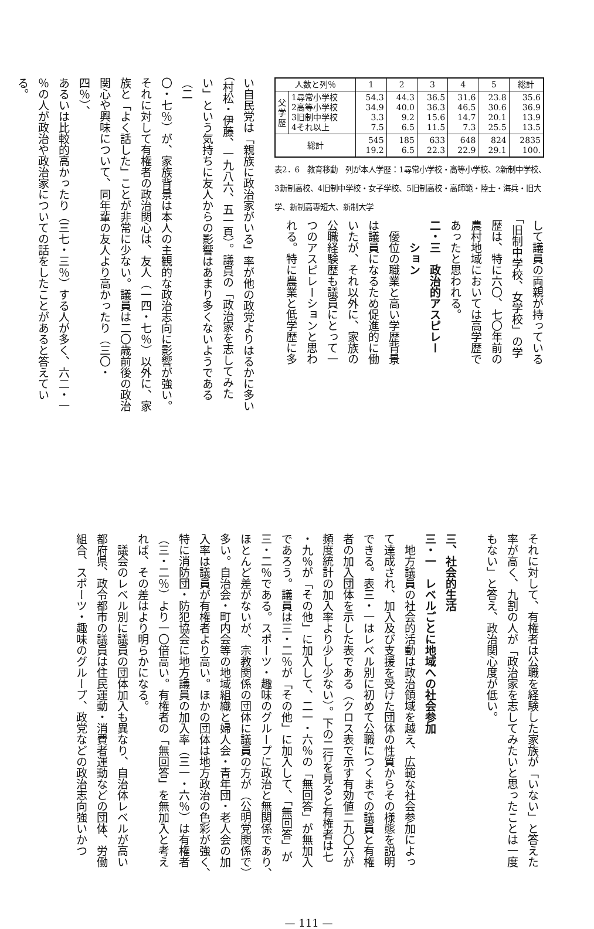| 人数と列％ | | 1 | 2 | 3 | 4 | 5 | 総計 |
| --- | --- | --- | --- | --- | --- | --- | --- |
| 父学歴 | 1尋常小学校 2高等小学校 3旧制中学校 4それ以上 | 54.3 34.9 3.3 7.5 | 44.3 40.0 9.2 6.5 | 36.5 36.3 15.6 11.5 | 31.6 46.5 14.7 7.3 | 23.8 30.6 20.1 25.5 | 35.6 36.9 13.9 13.5 |
| 総計 | | 545 19.2 | 185 6.5 | 633 22.3 | 648 22.9 | 824 29.1 | 2835 100. |
表2．6　教育移動　列が本人学歴：1尋常小学校・高等小学校、2新制中学校、3新制高校、4旧制中学校・女子学校、5旧制高校・高師範・陸士・海兵・旧大学、新制高専短大、新制大学
して議員の両親が持っている
「旧制中学校、女学校」の学
歴は、特に六〇、七〇年前の
農村地域においては高学歴で
あったと思われる。
二・三　政治的アスピレー
　　ション
　優位の職業と高い学歴背景
は議員になるため促進的に働
いたが、それ以外に、家族の
公職経験歴も議員にとって一
つのアスピレーションと思わ
れる。特に農業と低学歴に多
い自民党は「親族に政治家がいる」率が他の政党よりはるかに多い
（村松・伊藤、一九八六、五一頁）。議員の「政治家を志してみた
い」という気持ちに友人からの影響はあまり多くないようである（二
〇・七％）が、家族背景は本人の主観的な政治志向に影響が強い。
それに対して有権者の政治関心は、友人（一四・七％）以外に、家
族と「よく話した」ことが非常に少ない。議員は二〇歳前後の政治
関心や興味について、同年輩の友人より高かったり（三〇・四％）、
あるいは比較的高かったり（三七・三％）する人が多く、六二・一
％の人が政治や政治家についての話をしたことがあると答えている。
それに対して、有権者は公職を経験した家族が「いない」と答えた
率が高く、九割の人が「政治家を志してみたいと思ったことは一度
もない」と答え、政治関心度が低い。
三、社会的生活
三・一　レベルごとに地域への社会参加
　地方議員の社会的活動は政治領域を越え、広範な社会参加によっ
て達成され、加入及び支援を受けた団体の性質からその様態を説明
できる。表三・一はレベル別に初めて公職につくまでの議員と有権
者の加入団体を示した表である（クロス表で示す有効値二九〇六が
頻度統計の加入率より少し少ない）。下の二行を見ると有権者は七
・九％が「その他」に加入して、二一・六％の「無回答」が無加入
であろう。議員は三・二％が「その他」に加入して、「無回答」が
三・二％である。スポーツ・趣味のグループに政治と無関係であり、
ほとんど差がないが、宗教関係の団体に議員の方が（公明党関係で）
多い。自治会・町内会等の地域組織と婦人会・青年団・老人会の加
入率は議員が有権者より高い。ほかの団体は地方政治の色彩が強く、
特に消防団・防犯協会に地方議員の加入率（三一・六％）は有権者
（三・二％）より一〇倍高い。有権者の「無回答」を無加入と考え
れば、その差はより明らかになる。
　議会のレベル別に議員の団体加入も異なり、自治体レベルが高い
都府県、政令都市の議員は住民運動・消費者運動などの団体、労働
組合、スポーツ・趣味のグループ、政党などの政治志向強いかつ
— 111 —